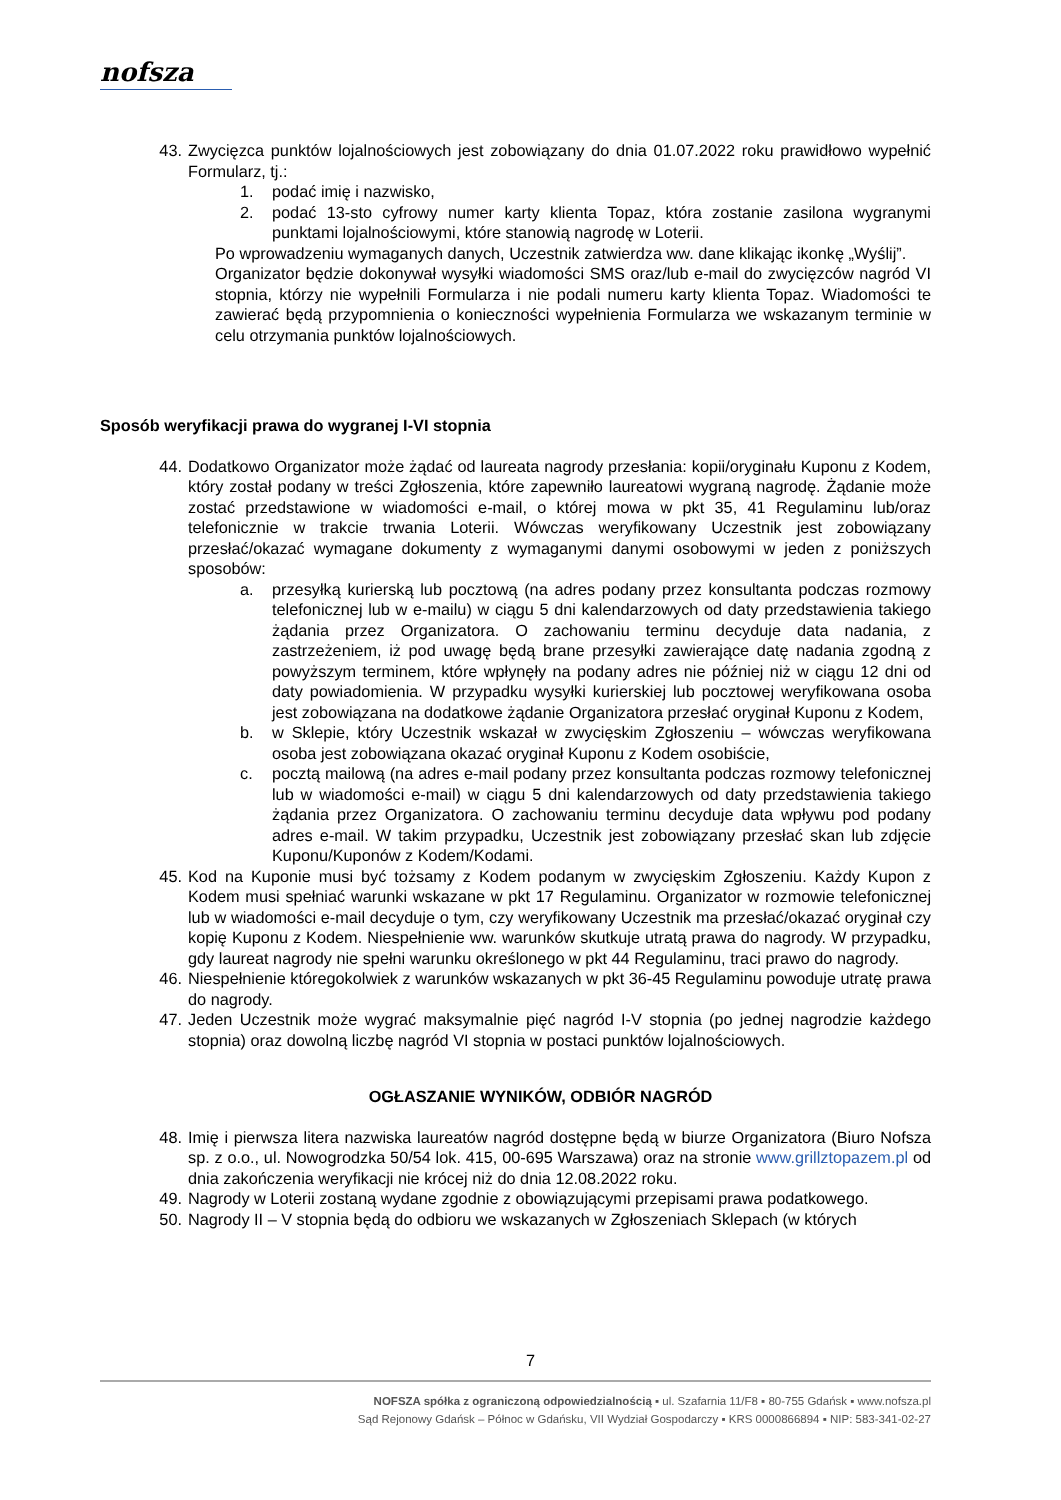nofsza
43. Zwycięzca punktów lojalnościowych jest zobowiązany do dnia 01.07.2022 roku prawidłowo wypełnić Formularz, tj.:
1. podać imię i nazwisko,
2. podać 13-sto cyfrowy numer karty klienta Topaz, która zostanie zasilona wygranymi punktami lojalnościowymi, które stanowią nagrodę w Loterii.
Po wprowadzeniu wymaganych danych, Uczestnik zatwierdza ww. dane klikając ikonkę „Wyślij”.
Organizator będzie dokonywał wysyłki wiadomości SMS oraz/lub e-mail do zwycięzców nagród VI stopnia, którzy nie wypełnili Formularza i nie podali numeru karty klienta Topaz. Wiadomości te zawierać będą przypomnienia o konieczności wypełnienia Formularza we wskazanym terminie w celu otrzymania punktów lojalnościowych.
Sposób weryfikacji prawa do wygranej I-VI stopnia
44. Dodatkowo Organizator może żądać od laureata nagrody przesłania: kopii/oryginału Kuponu z Kodem, który został podany w treści Zgłoszenia, które zapewniło laureatowi wygraną nagrodę. Żądanie może zostać przedstawione w wiadomości e-mail, o której mowa w pkt 35, 41 Regulaminu lub/oraz telefonicznie w trakcie trwania Loterii. Wówczas weryfikowany Uczestnik jest zobowiązany przesłać/okazać wymagane dokumenty z wymaganymi danymi osobowymi w jeden z poniższych sposobów:
a. przesyłką kurierską lub pocztową (na adres podany przez konsultanta podczas rozmowy telefonicznej lub w e-mailu) w ciągu 5 dni kalendarzowych od daty przedstawienia takiego żądania przez Organizatora. O zachowaniu terminu decyduje data nadania, z zastrzeżeniem, iż pod uwagę będą brane przesyłki zawierające datę nadania zgodną z powyższym terminem, które wpłynęły na podany adres nie później niż w ciągu 12 dni od daty powiadomienia. W przypadku wysyłki kurierskiej lub pocztowej weryfikowana osoba jest zobowiązana na dodatkowe żądanie Organizatora przesłać oryginał Kuponu z Kodem,
b. w Sklepie, który Uczestnik wskazał w zwycięskim Zgłoszeniu – wówczas weryfikowana osoba jest zobowiązana okazać oryginał Kuponu z Kodem osobiście,
c. pocztą mailową (na adres e-mail podany przez konsultanta podczas rozmowy telefonicznej lub w wiadomości e-mail) w ciągu 5 dni kalendarzowych od daty przedstawienia takiego żądania przez Organizatora. O zachowaniu terminu decyduje data wpływu pod podany adres e-mail. W takim przypadku, Uczestnik jest zobowiązany przesłać skan lub zdjęcie Kuponu/Kuponów z Kodem/Kodami.
45. Kod na Kuponie musi być tożsamy z Kodem podanym w zwycięskim Zgłoszeniu. Każdy Kupon z Kodem musi spełniać warunki wskazane w pkt 17 Regulaminu. Organizator w rozmowie telefonicznej lub w wiadomości e-mail decyduje o tym, czy weryfikowany Uczestnik ma przesłać/okazać oryginał czy kopię Kuponu z Kodem. Niespełnienie ww. warunków skutkuje utratą prawa do nagrody. W przypadku, gdy laureat nagrody nie spełni warunku określonego w pkt 44 Regulaminu, traci prawo do nagrody.
46. Niespełnienie któregokolwiek z warunków wskazanych w pkt 36-45 Regulaminu powoduje utratę prawa do nagrody.
47. Jeden Uczestnik może wygrać maksymalnie pięć nagród I-V stopnia (po jednej nagrodzie każdego stopnia) oraz dowolną liczbę nagród VI stopnia w postaci punktów lojalnościowych.
OGŁASZANIE WYNIKÓW, ODBIÓR NAGRÓD
48. Imię i pierwsza litera nazwiska laureatów nagród dostępne będą w biurze Organizatora (Biuro Nofsza sp. z o.o., ul. Nowogrodzka 50/54 lok. 415, 00-695 Warszawa) oraz na stronie www.grillztopazem.pl od dnia zakończenia weryfikacji nie krócej niż do dnia 12.08.2022 roku.
49. Nagrody w Loterii zostaną wydane zgodnie z obowiązującymi przepisami prawa podatkowego.
50. Nagrody II – V stopnia będą do odbioru we wskazanych w Zgłoszeniach Sklepach (w których
7
NOFSZA spółka z ograniczoną odpowiedzialnością ▪ ul. Szafarnia 11/F8 ▪ 80-755 Gdańsk ▪ www.nofsza.pl
Sąd Rejonowy Gdańsk – Północ w Gdańsku, VII Wydział Gospodarczy ▪ KRS 0000866894 ▪ NIP: 583-341-02-27